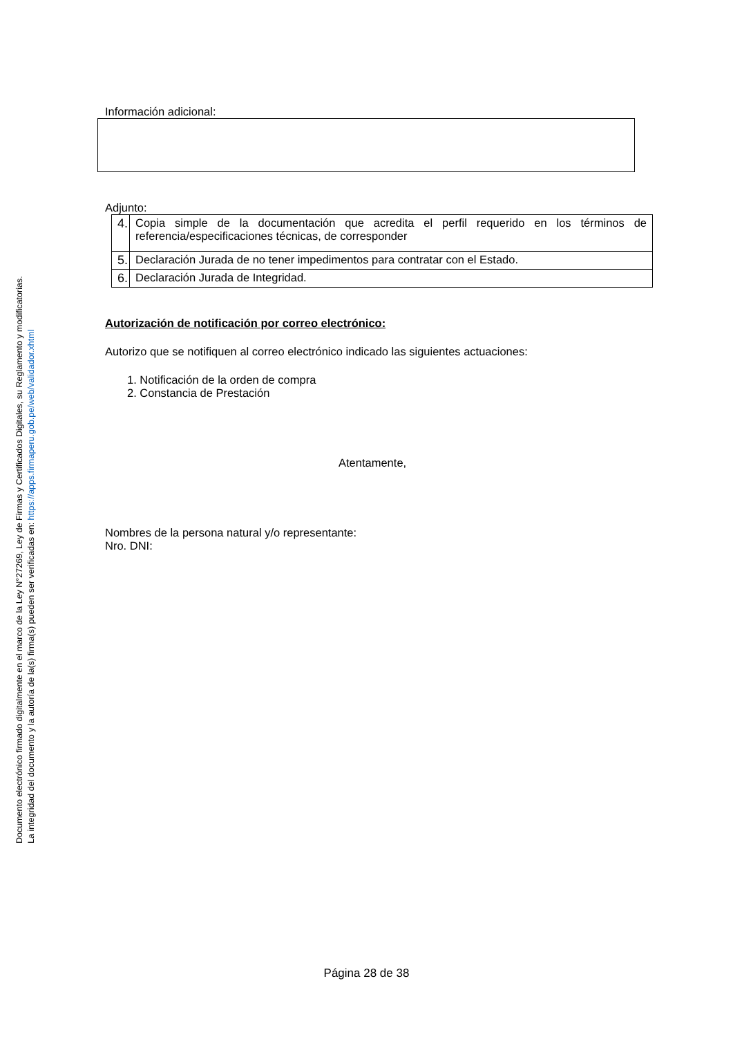Documento electrónico firmado digitalmente en el marco de la Ley N°27269, Ley de Firmas y Certificados Digitales, su Reglamento y modificatorias.
La integridad del documento y la autoría de la(s) firma(s) pueden ser verificadas en: https://apps.firmaperu.gob.pe/web/validador.xhtml
Información adicional:
Adjunto:
| 4. | Copia simple de la documentación que acredita el perfil requerido en los términos de referencia/especificaciones técnicas, de corresponder |
| 5. | Declaración Jurada de no tener impedimentos para contratar con el Estado. |
| 6. | Declaración Jurada de Integridad. |
Autorización de notificación por correo electrónico:
Autorizo que se notifiquen al correo electrónico indicado las siguientes actuaciones:
1. Notificación de la orden de compra
2. Constancia de Prestación
Atentamente,
Nombres de la persona natural y/o representante:
Nro. DNI:
Página 28 de 38